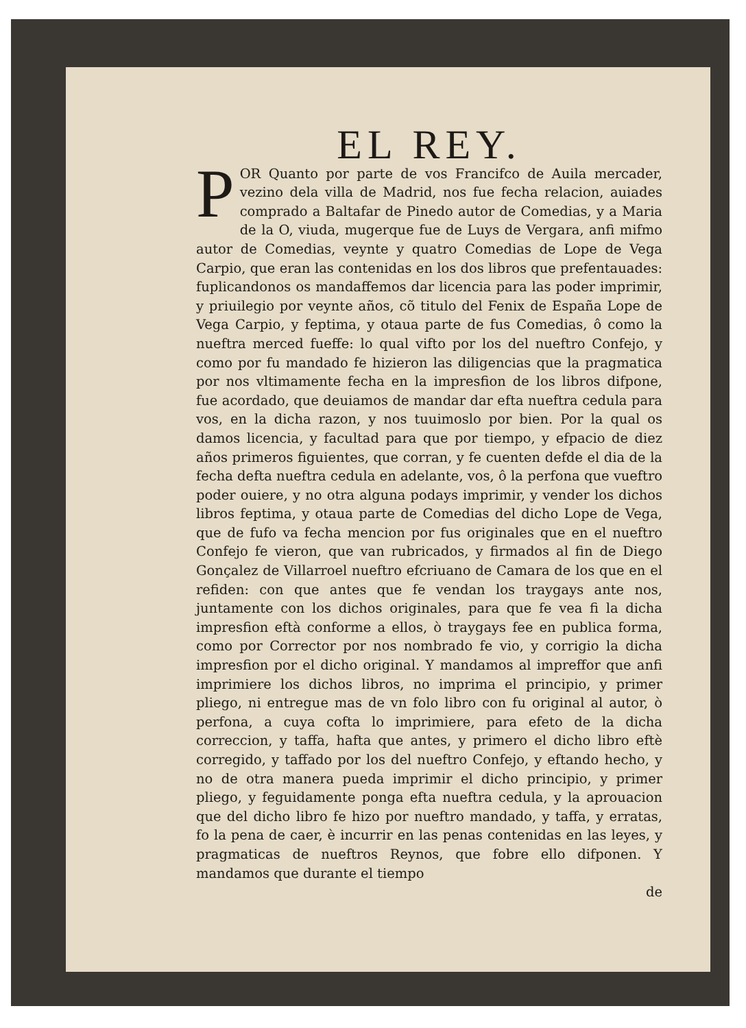EL REY.
POR Quanto por parte de vos Francifco de Auila mercader, vezino dela villa de Madrid, nos fue fecha relacion, auiades comprado a Baltafar de Pinedo autor de Comedias, y a Maria de la O, viuda, mugerque fue de Luys de Vergara, anfi mifmo autor de Comedias, veynte y quatro Comedias de Lope de Vega Carpio, que eran las contenidas en los dos libros que prefentauades: fuplicandonos os mandaffemos dar licencia para las poder imprimir, y priuilegio por veynte años, cõ titulo del Fenix de España Lope de Vega Carpio, y feptima, y otaua parte de fus Comedias, ô como la nueftra merced fueffe: lo qual vifto por los del nueftro Confejo, y como por fu mandado fe hizieron las diligencias que la pragmatica por nos vltimamente fecha en la impresfion de los libros difpone, fue acordado, que deuiamos de mandar dar efta nueftra cedula para vos, en la dicha razon, y nos tuuimoslo por bien. Por la qual os damos licencia, y facultad para que por tiempo, y efpacio de diez años primeros figuientes, que corran, y fe cuenten defde el dia de la fecha defta nueftra cedula en adelante, vos, ô la perfona que vueftro poder ouiere, y no otra alguna podays imprimir, y vender los dichos libros feptima, y otaua parte de Comedias del dicho Lope de Vega, que de fufo va fecha mencion por fus originales que en el nueftro Confejo fe vieron, que van rubricados, y firmados al fin de Diego Gonçalez de Villarroel nueftro efcriuano de Camara de los que en el refiden: con que antes que fe vendan los traygays ante nos, juntamente con los dichos originales, para que fe vea fi la dicha impresfion eftà conforme a ellos, ò traygays fee en publica forma, como por Corrector por nos nombrado fe vio, y corrigio la dicha impresfion por el dicho original. Y mandamos al impreffor que anfi imprimiere los dichos libros, no imprima el principio, y primer pliego, ni entregue mas de vn folo libro con fu original al autor, ò perfona, a cuya cofta lo imprimiere, para efeto de la dicha correccion, y taffa, hafta que antes, y primero el dicho libro eftè corregido, y taffado por los del nueftro Confejo, y eftando hecho, y no de otra manera pueda imprimir el dicho principio, y primer pliego, y feguidamente ponga efta nueftra cedula, y la aprouacion que del dicho libro fe hizo por nueftro mandado, y taffa, y erratas, fo la pena de caer, è incurrir en las penas contenidas en las leyes, y pragmaticas de nueftros Reynos, que fobre ello difponen. Y mandamos que durante el tiempo
de